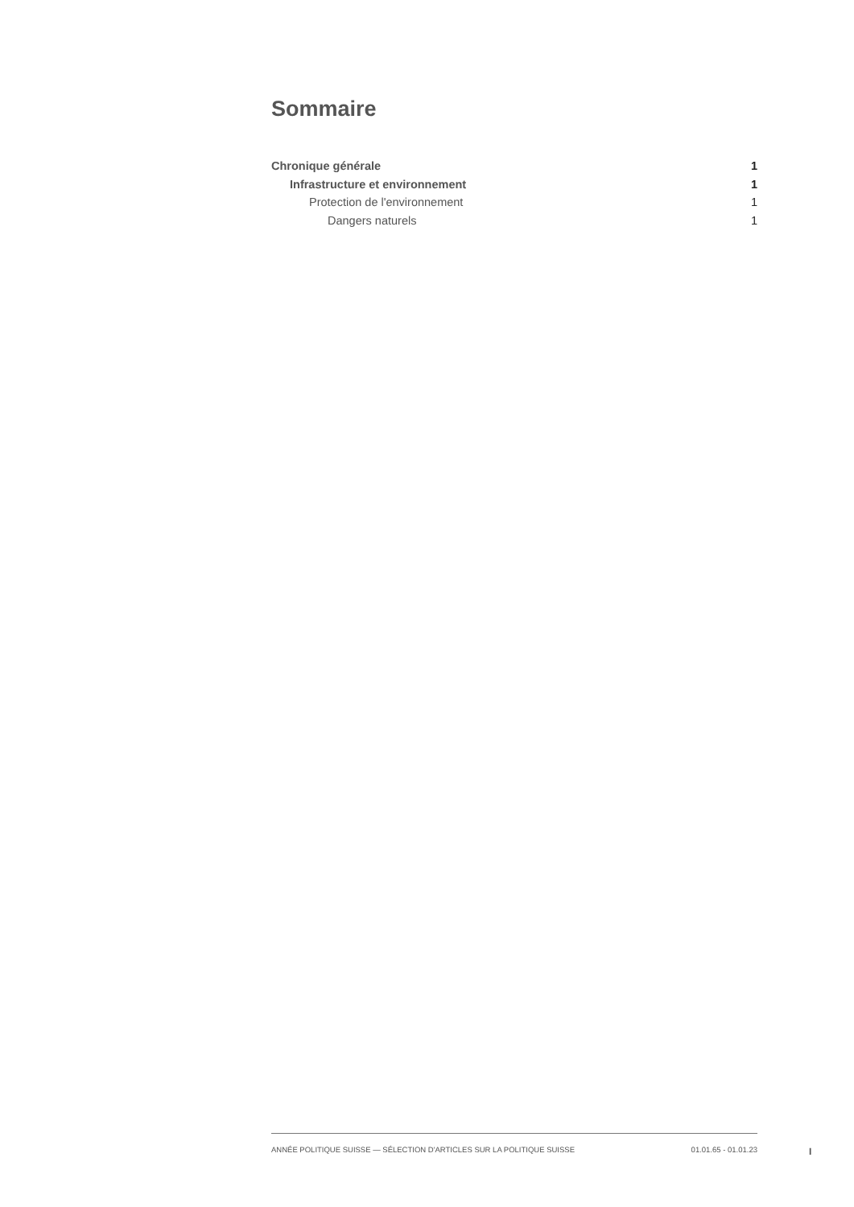Sommaire
Chronique générale 1
Infrastructure et environnement 1
Protection de l'environnement 1
Dangers naturels 1
ANNÉE POLITIQUE SUISSE — SÉLECTION D'ARTICLES SUR LA POLITIQUE SUISSE 01.01.65 - 01.01.23
I